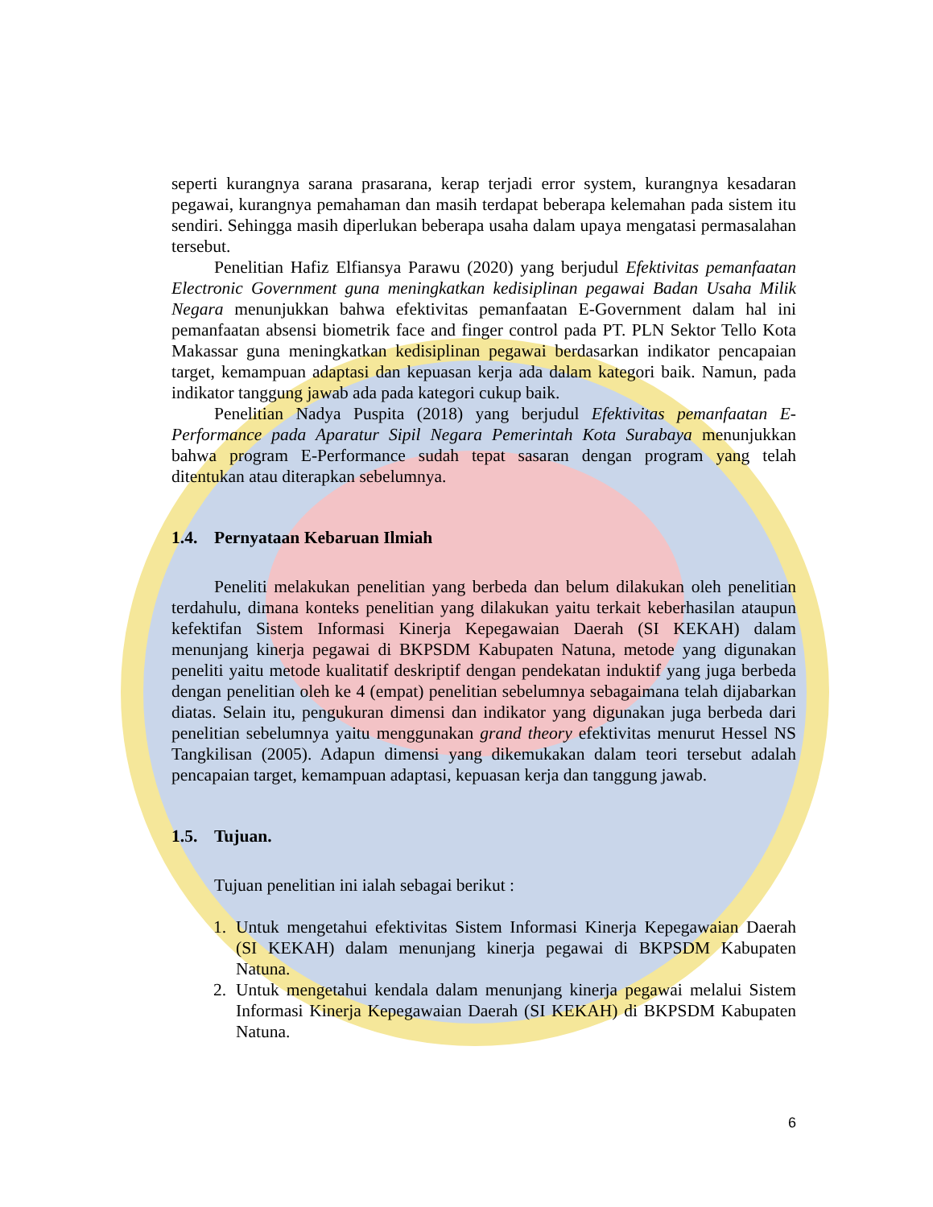seperti kurangnya sarana prasarana, kerap terjadi error system, kurangnya kesadaran pegawai, kurangnya pemahaman dan masih terdapat beberapa kelemahan pada sistem itu sendiri. Sehingga masih diperlukan beberapa usaha dalam upaya mengatasi permasalahan tersebut.
Penelitian Hafiz Elfiansya Parawu (2020) yang berjudul Efektivitas pemanfaatan Electronic Government guna meningkatkan kedisiplinan pegawai Badan Usaha Milik Negara menunjukkan bahwa efektivitas pemanfaatan E-Government dalam hal ini pemanfaatan absensi biometrik face and finger control pada PT. PLN Sektor Tello Kota Makassar guna meningkatkan kedisiplinan pegawai berdasarkan indikator pencapaian target, kemampuan adaptasi dan kepuasan kerja ada dalam kategori baik. Namun, pada indikator tanggung jawab ada pada kategori cukup baik.
Penelitian Nadya Puspita (2018) yang berjudul Efektivitas pemanfaatan E-Performance pada Aparatur Sipil Negara Pemerintah Kota Surabaya menunjukkan bahwa program E-Performance sudah tepat sasaran dengan program yang telah ditentukan atau diterapkan sebelumnya.
1.4. Pernyataan Kebaruan Ilmiah
Peneliti melakukan penelitian yang berbeda dan belum dilakukan oleh penelitian terdahulu, dimana konteks penelitian yang dilakukan yaitu terkait keberhasilan ataupun kefektifan Sistem Informasi Kinerja Kepegawaian Daerah (SI KEKAH) dalam menunjang kinerja pegawai di BKPSDM Kabupaten Natuna, metode yang digunakan peneliti yaitu metode kualitatif deskriptif dengan pendekatan induktif yang juga berbeda dengan penelitian oleh ke 4 (empat) penelitian sebelumnya sebagaimana telah dijabarkan diatas. Selain itu, pengukuran dimensi dan indikator yang digunakan juga berbeda dari penelitian sebelumnya yaitu menggunakan grand theory efektivitas menurut Hessel NS Tangkilisan (2005). Adapun dimensi yang dikemukakan dalam teori tersebut adalah pencapaian target, kemampuan adaptasi, kepuasan kerja dan tanggung jawab.
1.5. Tujuan.
Tujuan penelitian ini ialah sebagai berikut :
1. Untuk mengetahui efektivitas Sistem Informasi Kinerja Kepegawaian Daerah (SI KEKAH) dalam menunjang kinerja pegawai di BKPSDM Kabupaten Natuna.
2. Untuk mengetahui kendala dalam menunjang kinerja pegawai melalui Sistem Informasi Kinerja Kepegawaian Daerah (SI KEKAH) di BKPSDM Kabupaten Natuna.
6